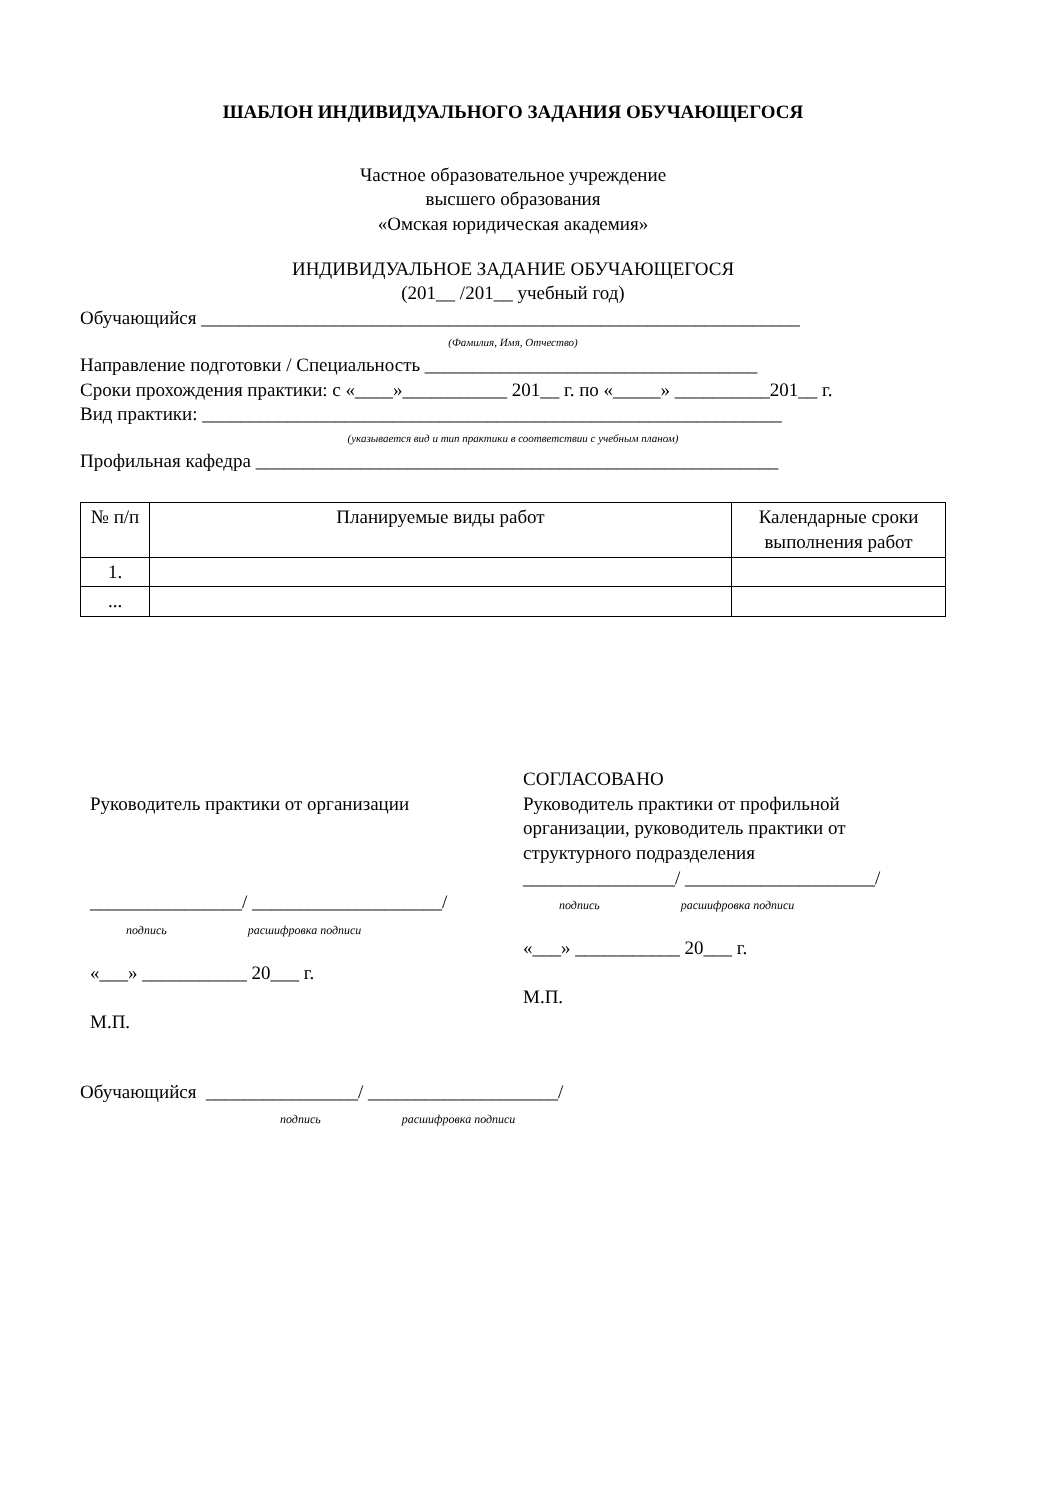ШАБЛОН ИНДИВИДУАЛЬНОГО ЗАДАНИЯ ОБУЧАЮЩЕГОСЯ
Частное образовательное учреждение
высшего образования
«Омская юридическая академия»
ИНДИВИДУАЛЬНОЕ ЗАДАНИЕ ОБУЧАЮЩЕГОСЯ
(201__ /201__ учебный год)
Обучающийся _______________________________________________________________
(Фамилия, Имя, Отчество)
Направление подготовки / Специальность ___________________________________
Сроки прохождения практики: с «____»___________ 201__ г. по «_____» __________201__ г.
Вид практики: _____________________________________________________________
(указывается вид и тип практики в соответствии с учебным планом)
Профильная кафедра _______________________________________________________
| № п/п | Планируемые виды работ | Календарные сроки выполнения работ |
| --- | --- | --- |
| 1. | | |
| ... | | |
Руководитель практики от организации
________________/ ____________________/
подпись расшифровка подписи
«___» ___________ 20___ г.
М.П.
СОГЛАСОВАНО
Руководитель практики от профильной организации, руководитель практики от структурного подразделения
________________/ ____________________/
подпись расшифровка подписи
«___» ___________ 20___ г.
М.П.
Обучающийся ________________/ ____________________/
подпись расшифровка подписи